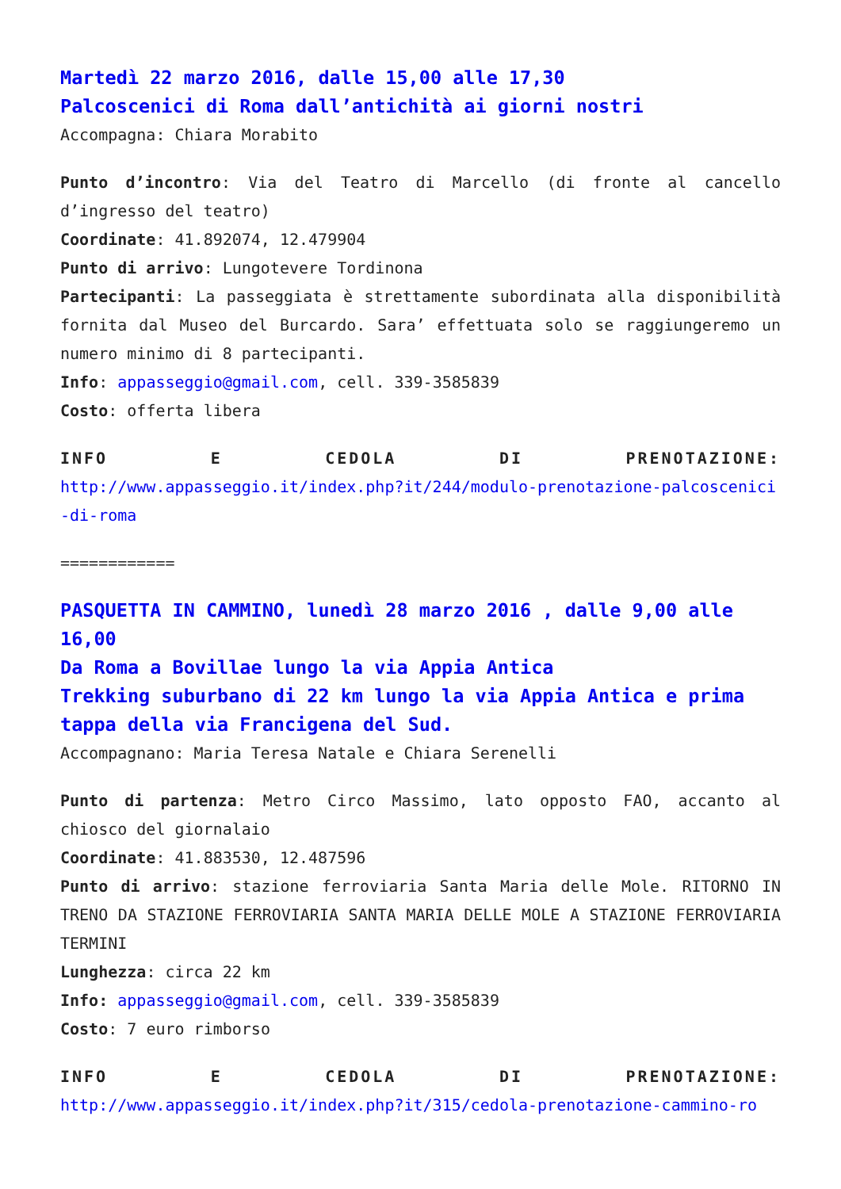Martedì 22 marzo 2016, dalle 15,00 alle 17,30
Palcoscenici di Roma dall’antichità ai giorni nostri
Accompagna: Chiara Morabito
Punto d’incontro: Via del Teatro di Marcello (di fronte al cancello d’ingresso del teatro)
Coordinate: 41.892074, 12.479904
Punto di arrivo: Lungotevere Tordinona
Partecipanti: La passeggiata è strettamente subordinata alla disponibilità fornita dal Museo del Burcardo. Sara’ effettuata solo se raggiungeremo un numero minimo di 8 partecipanti.
Info: appasseggio@gmail.com, cell. 339-3585839
Costo: offerta libera
INFO E CEDOLA DI PRENOTAZIONE:
http://www.appasseggio.it/index.php?it/244/modulo-prenotazione-palcoscenici-di-roma
============
PASQUETTA IN CAMMINO, lunedì 28 marzo 2016 , dalle 9,00 alle 16,00
Da Roma a Bovillae lungo la via Appia Antica
Trekking suburbano di 22 km lungo la via Appia Antica e prima tappa della via Francigena del Sud.
Accompagnano: Maria Teresa Natale e Chiara Serenelli
Punto di partenza: Metro Circo Massimo, lato opposto FAO, accanto al chiosco del giornalaio
Coordinate: 41.883530, 12.487596
Punto di arrivo: stazione ferroviaria Santa Maria delle Mole. RITORNO IN TRENO DA STAZIONE FERROVIARIA SANTA MARIA DELLE MOLE A STAZIONE FERROVIARIA TERMINI
Lunghezza: circa 22 km
Info: appasseggio@gmail.com, cell. 339-3585839
Costo: 7 euro rimborso
INFO E CEDOLA DI PRENOTAZIONE:
http://www.appasseggio.it/index.php?it/315/cedola-prenotazione-cammino-ro